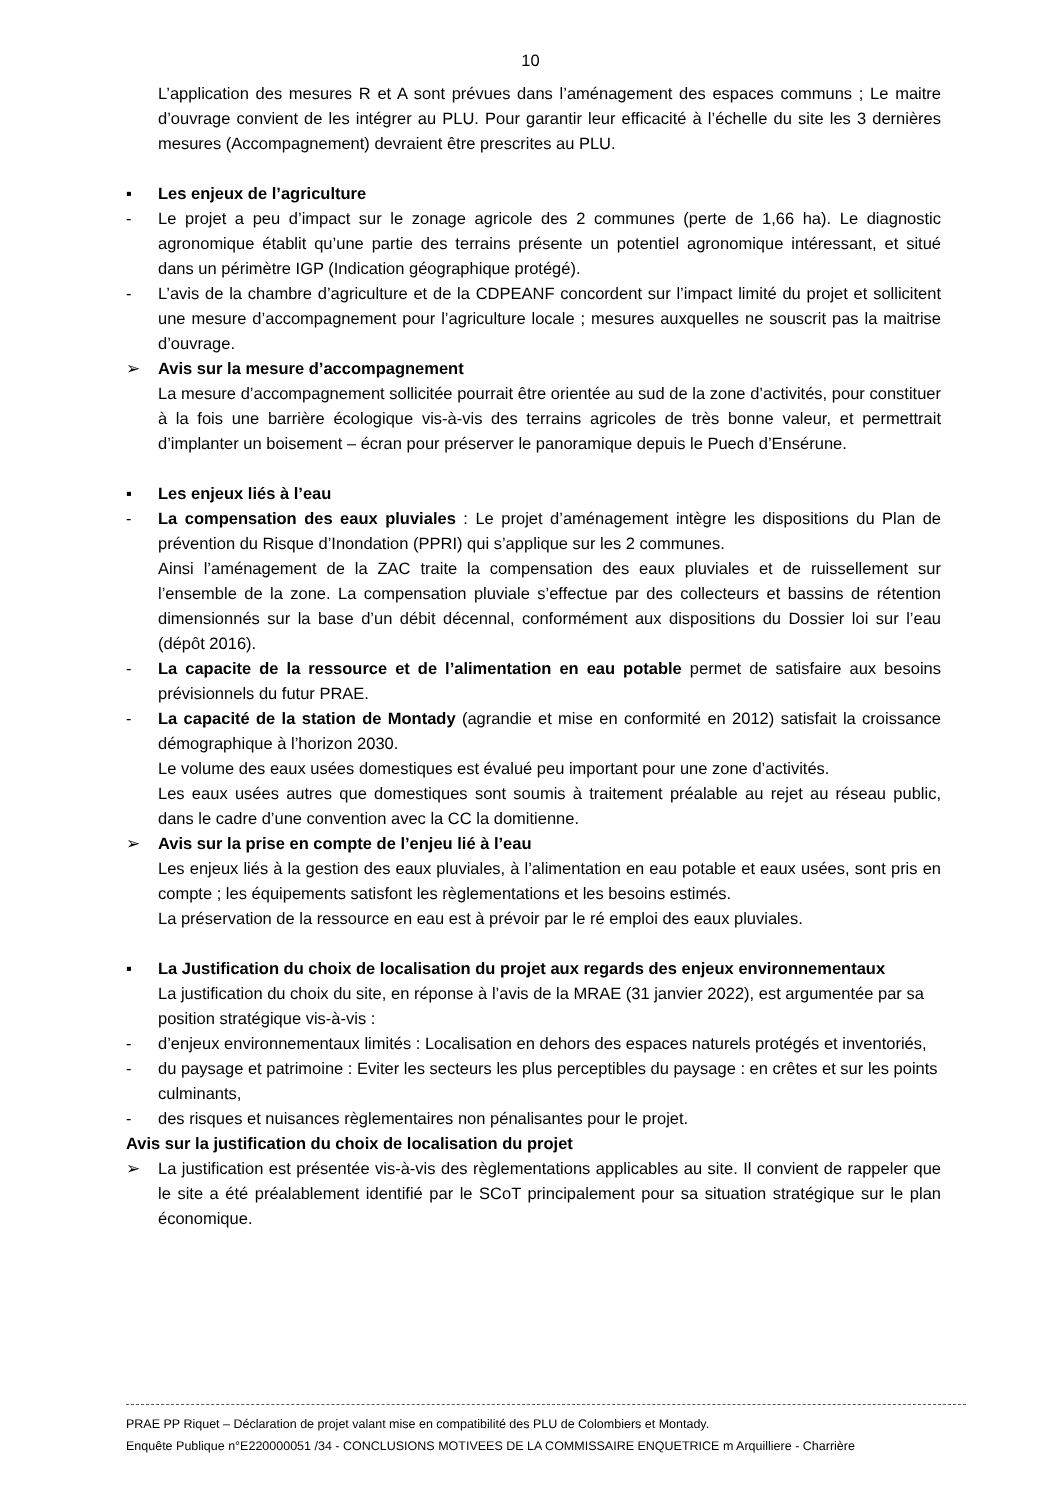10
L’application des mesures R et A sont prévues dans l’aménagement des espaces communs ; Le maitre d’ouvrage convient de les intégrer au PLU. Pour garantir leur efficacité à l’échelle du site les 3 dernières mesures (Accompagnement) devraient être prescrites au PLU.
▪ Les enjeux de l’agriculture
- Le projet a peu d’impact sur le zonage agricole des 2 communes (perte de 1,66 ha). Le diagnostic agronomique établit qu’une partie des terrains présente un potentiel agronomique intéressant, et situé dans un périmètre IGP (Indication géographique protégé).
- L’avis de la chambre d’agriculture et de la CDPEANF concordent sur l’impact limité du projet et sollicitent une mesure d’accompagnement pour l’agriculture locale ; mesures auxquelles ne souscrit pas la maitrise d’ouvrage.
➢ Avis sur la mesure d’accompagnement
La mesure d’accompagnement sollicitée pourrait être orientée au sud de la zone d’activités, pour constituer à la fois une barrière écologique vis-à-vis des terrains agricoles de très bonne valeur, et permettrait d’implanter un boisement – écran pour préserver le panoramique depuis le Puech d’Ensérune.
▪ Les enjeux liés à l’eau
- La compensation des eaux pluviales : Le projet d’aménagement intègre les dispositions du Plan de prévention du Risque d’Inondation (PPRI) qui s’applique sur les 2 communes.
Ainsi l’aménagement de la ZAC traite la compensation des eaux pluviales et de ruissellement sur l’ensemble de la zone. La compensation pluviale s’effectue par des collecteurs et bassins de rétention dimensionnés sur la base d’un débit décennal, conformément aux dispositions du Dossier loi sur l’eau (dépôt 2016).
- La capacite de la ressource et de l’alimentation en eau potable permet de satisfaire aux besoins prévisionnels du futur PRAE.
- La capacité de la station de Montady (agrandie et mise en conformité en 2012) satisfait la croissance démographique à l’horizon 2030.
Le volume des eaux usées domestiques est évalué peu important pour une zone d’activités.
Les eaux usées autres que domestiques sont soumis à traitement préalable au rejet au réseau public, dans le cadre d’une convention avec la CC la domitienne.
➢ Avis sur la prise en compte de l’enjeu lié à l’eau
Les enjeux liés à la gestion des eaux pluviales, à l’alimentation en eau potable et eaux usées, sont pris en compte ; les équipements satisfont les règlementations et les besoins estimés.
La préservation de la ressource en eau est à prévoir par le ré emploi des eaux pluviales.
▪ La Justification du choix de localisation du projet aux regards des enjeux environnementaux
La justification du choix du site, en réponse à l’avis de la MRAE (31 janvier 2022), est argumentée par sa position stratégique vis-à-vis :
- d’enjeux environnementaux limités : Localisation en dehors des espaces naturels protégés et inventoriés,
- du paysage et patrimoine : Eviter les secteurs les plus perceptibles du paysage : en crêtes et sur les points culminants,
- des risques et nuisances règlementaires non pénalisantes pour le projet.
Avis sur la justification du choix de localisation du projet
➢ La justification est présentée vis-à-vis des règlementations applicables au site. Il convient de rappeler que le site a été préalablement identifié par le SCoT principalement pour sa situation stratégique sur le plan économique.
PRAE PP Riquet – Déclaration de projet valant mise en compatibilité des PLU de Colombiers et Montady.
Enquête Publique n°E220000051 /34 - CONCLUSIONS MOTIVEES DE LA COMMISSAIRE ENQUETRICE m Arquilliere - Charrière